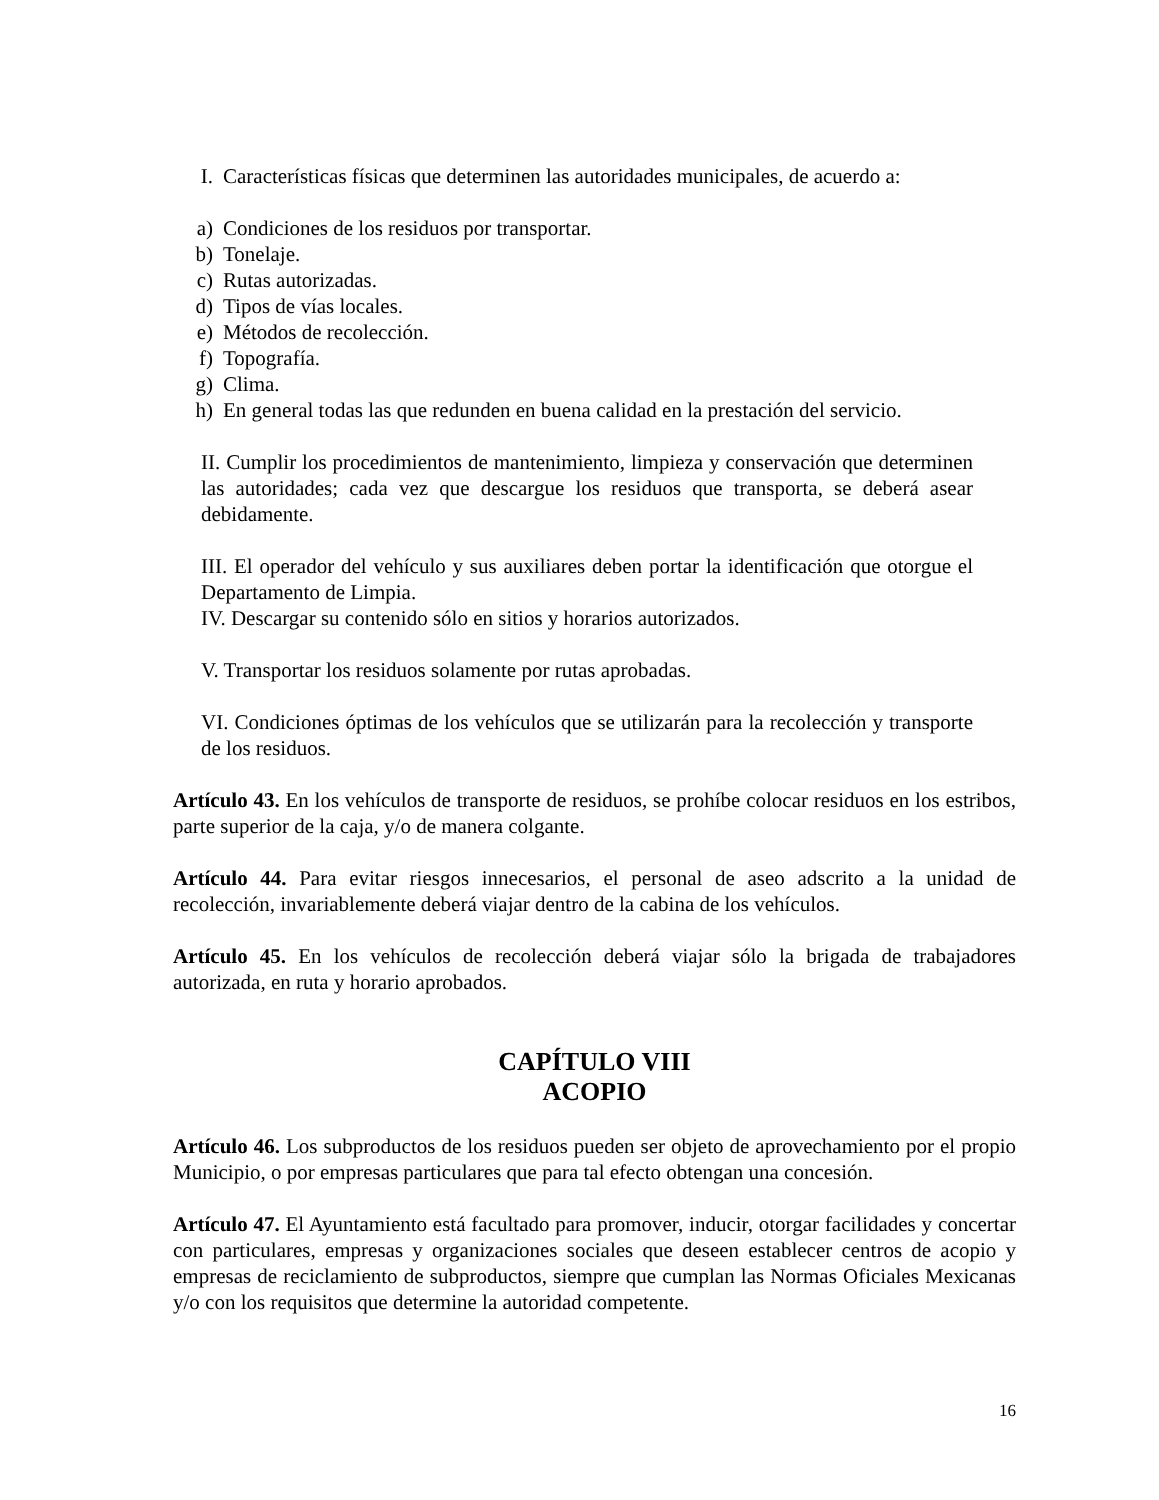I. Características físicas que determinen las autoridades municipales, de acuerdo a:
a) Condiciones de los residuos por transportar.
b) Tonelaje.
c) Rutas autorizadas.
d) Tipos de vías locales.
e) Métodos de recolección.
f) Topografía.
g) Clima.
h) En general todas las que redunden en buena calidad en la prestación del servicio.
II. Cumplir los procedimientos de mantenimiento, limpieza y conservación que determinen las autoridades; cada vez que descargue los residuos que transporta, se deberá asear debidamente.
III. El operador del vehículo y sus auxiliares deben portar la identificación que otorgue el Departamento de Limpia.
IV. Descargar su contenido sólo en sitios y horarios autorizados.
V. Transportar los residuos solamente por rutas aprobadas.
VI. Condiciones óptimas de los vehículos que se utilizarán para la recolección y transporte de los residuos.
Artículo 43. En los vehículos de transporte de residuos, se prohíbe colocar residuos en los estribos, parte superior de la caja, y/o de manera colgante.
Artículo 44. Para evitar riesgos innecesarios, el personal de aseo adscrito a la unidad de recolección, invariablemente deberá viajar dentro de la cabina de los vehículos.
Artículo 45. En los vehículos de recolección deberá viajar sólo la brigada de trabajadores autorizada, en ruta y horario aprobados.
CAPÍTULO VIII
ACOPIO
Artículo 46. Los subproductos de los residuos pueden ser objeto de aprovechamiento por el propio Municipio, o por empresas particulares que para tal efecto obtengan una concesión.
Artículo 47. El Ayuntamiento está facultado para promover, inducir, otorgar facilidades y concertar con particulares, empresas y organizaciones sociales que deseen establecer centros de acopio y empresas de reciclamiento de subproductos, siempre que cumplan las Normas Oficiales Mexicanas y/o con los requisitos que determine la autoridad competente.
16